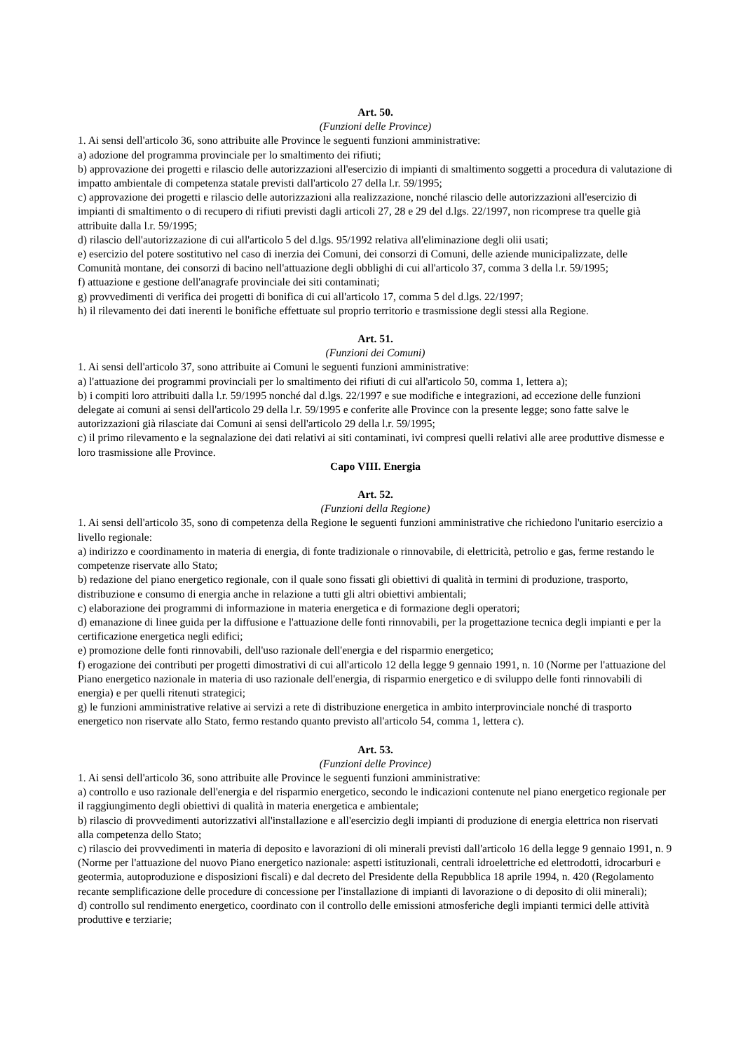Art. 50.
(Funzioni delle Province)
1. Ai sensi dell'articolo 36, sono attribuite alle Province le seguenti funzioni amministrative:
a) adozione del programma provinciale per lo smaltimento dei rifiuti;
b) approvazione dei progetti e rilascio delle autorizzazioni all'esercizio di impianti di smaltimento soggetti a procedura di valutazione di impatto ambientale di competenza statale previsti dall'articolo 27 della l.r. 59/1995;
c) approvazione dei progetti e rilascio delle autorizzazioni alla realizzazione, nonché rilascio delle autorizzazioni all'esercizio di impianti di smaltimento o di recupero di rifiuti previsti dagli articoli 27, 28 e 29 del d.lgs. 22/1997, non ricomprese tra quelle già attribuite dalla l.r. 59/1995;
d) rilascio dell'autorizzazione di cui all'articolo 5 del d.lgs. 95/1992 relativa all'eliminazione degli olii usati;
e) esercizio del potere sostitutivo nel caso di inerzia dei Comuni, dei consorzi di Comuni, delle aziende municipalizzate, delle Comunità montane, dei consorzi di bacino nell'attuazione degli obblighi di cui all'articolo 37, comma 3 della l.r. 59/1995;
f) attuazione e gestione dell'anagrafe provinciale dei siti contaminati;
g) provvedimenti di verifica dei progetti di bonifica di cui all'articolo 17, comma 5 del d.lgs. 22/1997;
h) il rilevamento dei dati inerenti le bonifiche effettuate sul proprio territorio e trasmissione degli stessi alla Regione.
Art. 51.
(Funzioni dei Comuni)
1. Ai sensi dell'articolo 37, sono attribuite ai Comuni le seguenti funzioni amministrative:
a) l'attuazione dei programmi provinciali per lo smaltimento dei rifiuti di cui all'articolo 50, comma 1, lettera a);
b) i compiti loro attribuiti dalla l.r. 59/1995 nonché dal d.lgs. 22/1997 e sue modifiche e integrazioni, ad eccezione delle funzioni delegate ai comuni ai sensi dell'articolo 29 della l.r. 59/1995 e conferite alle Province con la presente legge; sono fatte salve le autorizzazioni già rilasciate dai Comuni ai sensi dell'articolo 29 della l.r. 59/1995;
c) il primo rilevamento e la segnalazione dei dati relativi ai siti contaminati, ivi compresi quelli relativi alle aree produttive dismesse e loro trasmissione alle Province.
Capo VIII. Energia
Art. 52.
(Funzioni della Regione)
1. Ai sensi dell'articolo 35, sono di competenza della Regione le seguenti funzioni amministrative che richiedono l'unitario esercizio a livello regionale:
a) indirizzo e coordinamento in materia di energia, di fonte tradizionale o rinnovabile, di elettricità, petrolio e gas, ferme restando le competenze riservate allo Stato;
b) redazione del piano energetico regionale, con il quale sono fissati gli obiettivi di qualità in termini di produzione, trasporto, distribuzione e consumo di energia anche in relazione a tutti gli altri obiettivi ambientali;
c) elaborazione dei programmi di informazione in materia energetica e di formazione degli operatori;
d) emanazione di linee guida per la diffusione e l'attuazione delle fonti rinnovabili, per la progettazione tecnica degli impianti e per la certificazione energetica negli edifici;
e) promozione delle fonti rinnovabili, dell'uso razionale dell'energia e del risparmio energetico;
f) erogazione dei contributi per progetti dimostrativi di cui all'articolo 12 della legge 9 gennaio 1991, n. 10 (Norme per l'attuazione del Piano energetico nazionale in materia di uso razionale dell'energia, di risparmio energetico e di sviluppo delle fonti rinnovabili di energia) e per quelli ritenuti strategici;
g) le funzioni amministrative relative ai servizi a rete di distribuzione energetica in ambito interprovinciale nonché di trasporto energetico non riservate allo Stato, fermo restando quanto previsto all'articolo 54, comma 1, lettera c).
Art. 53.
(Funzioni delle Province)
1. Ai sensi dell'articolo 36, sono attribuite alle Province le seguenti funzioni amministrative:
a) controllo e uso razionale dell'energia e del risparmio energetico, secondo le indicazioni contenute nel piano energetico regionale per il raggiungimento degli obiettivi di qualità in materia energetica e ambientale;
b) rilascio di provvedimenti autorizzativi all'installazione e all'esercizio degli impianti di produzione di energia elettrica non riservati alla competenza dello Stato;
c) rilascio dei provvedimenti in materia di deposito e lavorazioni di oli minerali previsti dall'articolo 16 della legge 9 gennaio 1991, n. 9 (Norme per l'attuazione del nuovo Piano energetico nazionale: aspetti istituzionali, centrali idroelettriche ed elettrodotti, idrocarburi e geotermia, autoproduzione e disposizioni fiscali) e dal decreto del Presidente della Repubblica 18 aprile 1994, n. 420 (Regolamento recante semplificazione delle procedure di concessione per l'installazione di impianti di lavorazione o di deposito di olii minerali);
d) controllo sul rendimento energetico, coordinato con il controllo delle emissioni atmosferiche degli impianti termici delle attività produttive e terziarie;